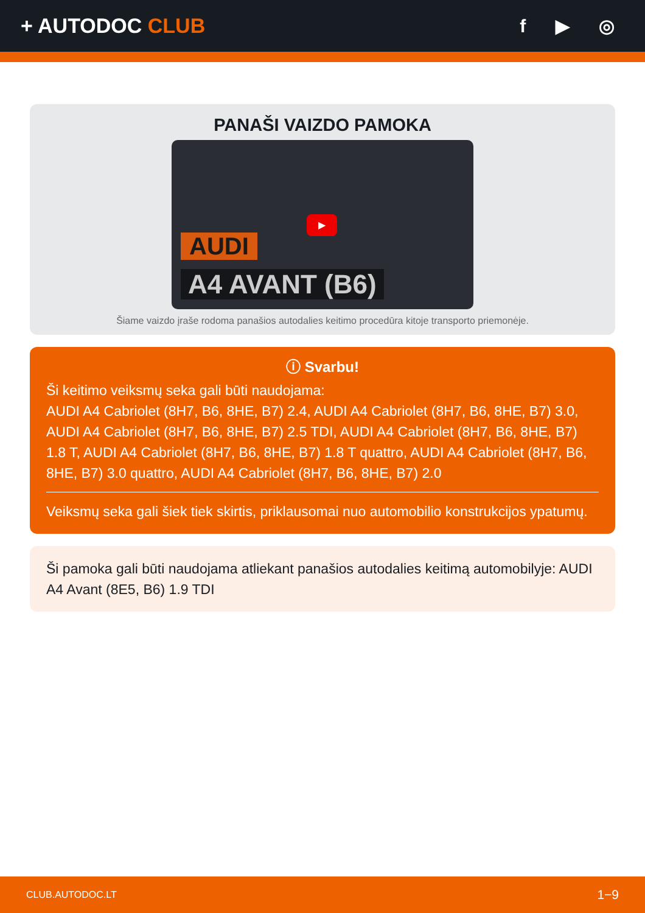+ AUTODOC CLUB f ▶ ◎
PANAŠI VAIZDO PAMOKA
AUDI
A4 AVANT (B6)
▶
Šiame vaizdo įraše rodoma panašios autodalies keitimo procedūra kitoje transporto priemonėje.
ⓘ Svarbu!
Ši keitimo veiksmų seka gali būti naudojama:
AUDI A4 Cabriolet (8H7, B6, 8HE, B7) 2.4, AUDI A4 Cabriolet (8H7, B6, 8HE, B7) 3.0, AUDI A4 Cabriolet (8H7, B6, 8HE, B7) 2.5 TDI, AUDI A4 Cabriolet (8H7, B6, 8HE, B7) 1.8 T, AUDI A4 Cabriolet (8H7, B6, 8HE, B7) 1.8 T quattro, AUDI A4 Cabriolet (8H7, B6, 8HE, B7) 3.0 quattro, AUDI A4 Cabriolet (8H7, B6, 8HE, B7) 2.0
Veiksmų seka gali šiek tiek skirtis, priklausomai nuo automobilio konstrukcijos ypatumų.
Ši pamoka gali būti naudojama atliekant panašios autodalies keitimą automobilyje: AUDI A4 Avant (8E5, B6) 1.9 TDI
CLUB.AUTODOC.LT 1−9